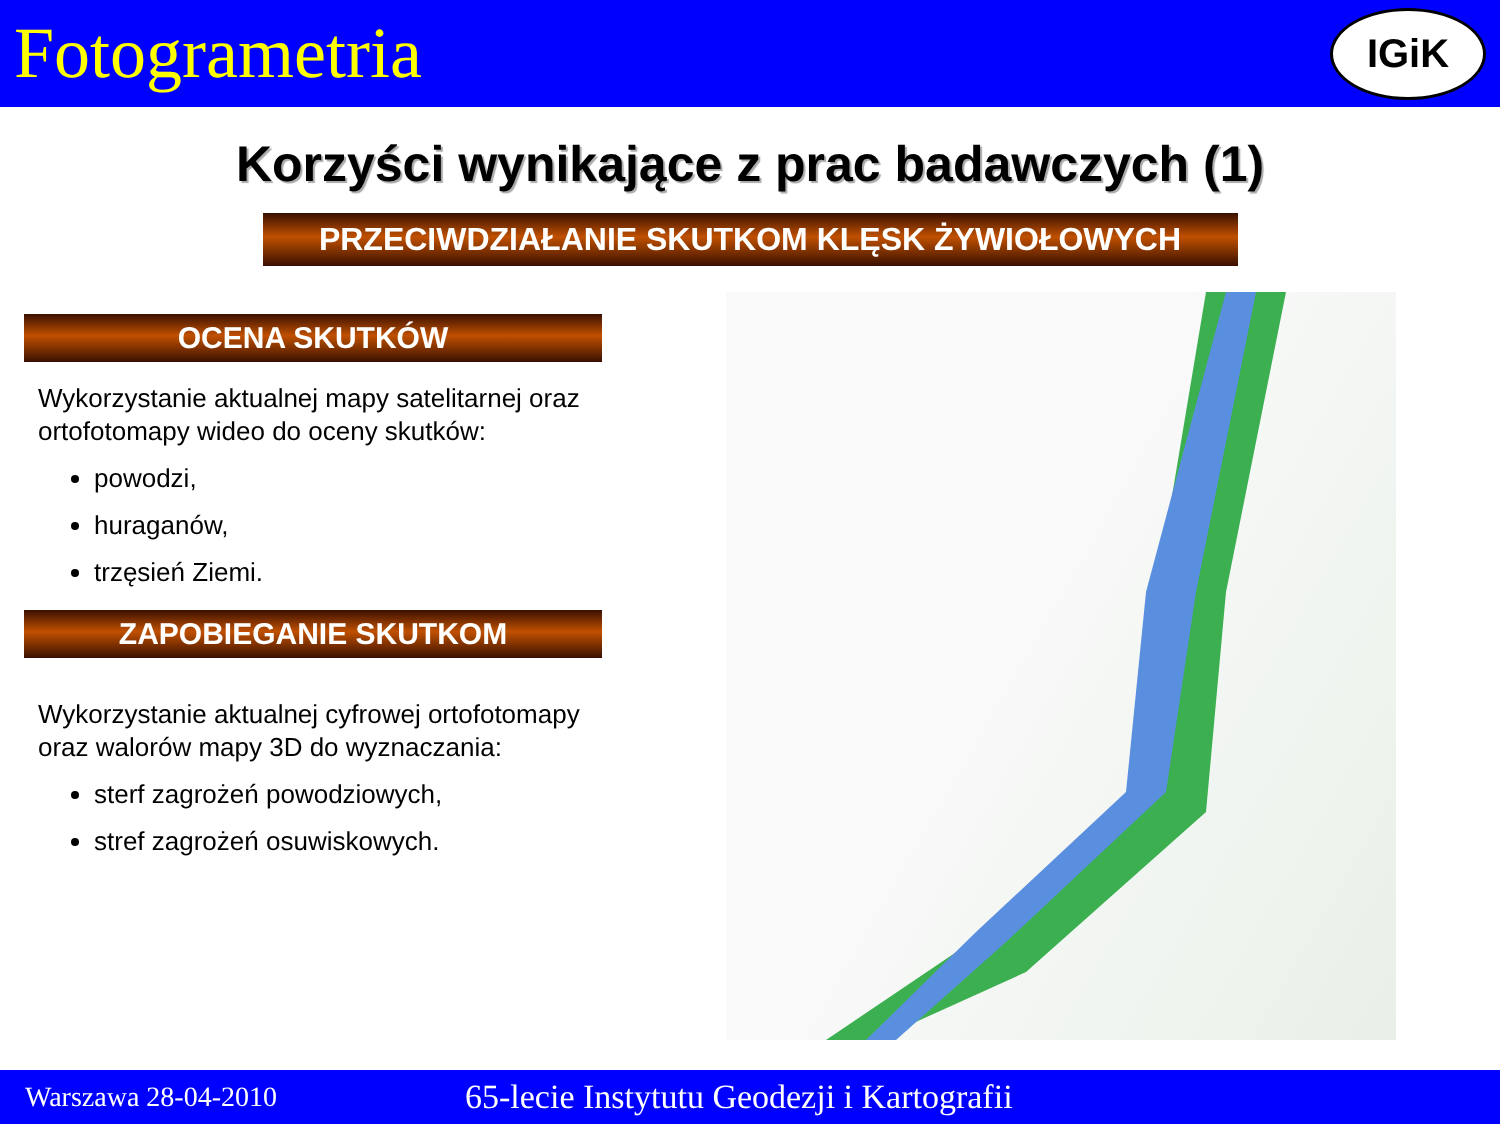Fotogrametria
IGiK
Korzyści wynikające z prac badawczych (1)
PRZECIWDZIAŁANIE SKUTKOM KLĘSK ŻYWIOŁOWYCH
OCENA SKUTKÓW
Wykorzystanie aktualnej mapy satelitarnej oraz ortofotomapy wideo do oceny skutków:
powodzi,
huraganów,
trzęsień Ziemi.
ZAPOBIEGANIE SKUTKOM
Wykorzystanie aktualnej cyfrowej ortofotomapy oraz walorów mapy 3D do wyznaczania:
sterf zagrożeń powodziowych,
stref zagrożeń osuwiskowych.
Warszawa 28-04-2010 65-lecie Instytutu Geodezji i Kartografii